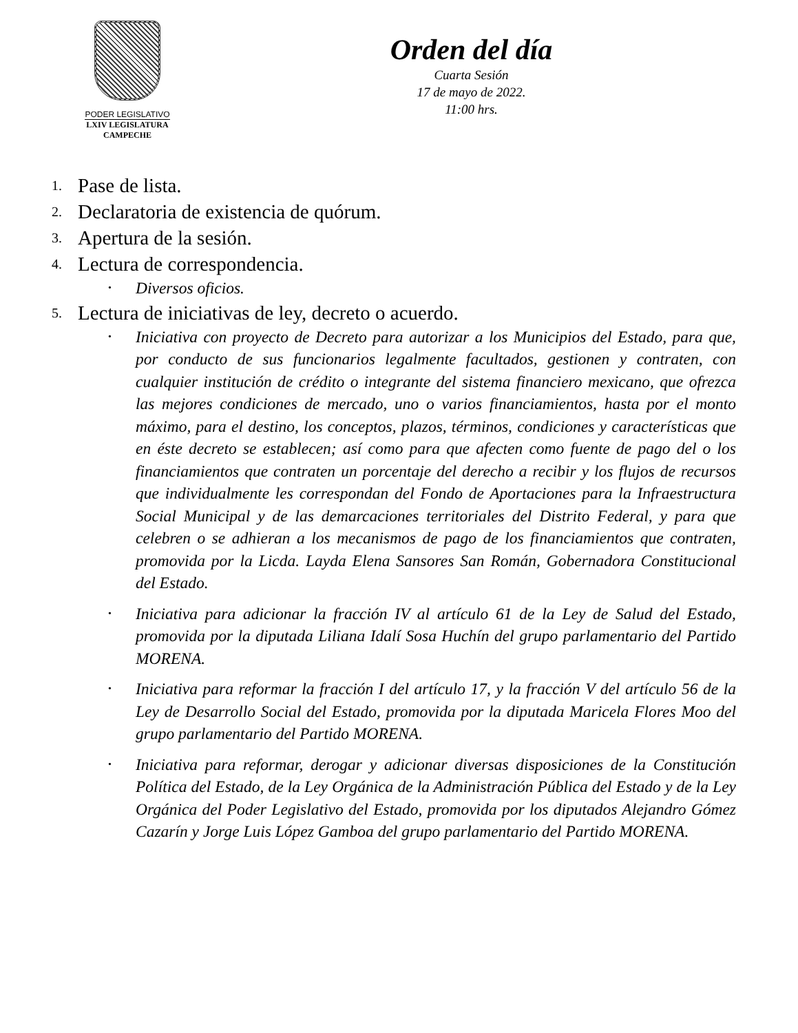PODER LEGISLATIVO
LXIV LEGISLATURA
CAMPECHE
Orden del día
Cuarta Sesión
17 de mayo de 2022.
11:00 hrs.
1. Pase de lista.
2. Declaratoria de existencia de quórum.
3. Apertura de la sesión.
4. Lectura de correspondencia.
•
Diversos oficios.
5. Lectura de iniciativas de ley, decreto o acuerdo.
•
Iniciativa con proyecto de Decreto para autorizar a los Municipios del Estado, para que, por conducto de sus funcionarios legalmente facultados, gestionen y contraten, con cualquier institución de crédito o integrante del sistema financiero mexicano, que ofrezca las mejores condiciones de mercado, uno o varios financiamientos, hasta por el monto máximo, para el destino, los conceptos, plazos, términos, condiciones y características que en éste decreto se establecen; así como para que afecten como fuente de pago del o los financiamientos que contraten un porcentaje del derecho a recibir y los flujos de recursos que individualmente les correspondan del Fondo de Aportaciones para la Infraestructura Social Municipal y de las demarcaciones territoriales del Distrito Federal, y para que celebren o se adhieran a los mecanismos de pago de los financiamientos que contraten, promovida por la Licda. Layda Elena Sansores San Román, Gobernadora Constitucional del Estado.
•
Iniciativa para adicionar la fracción IV al artículo 61 de la Ley de Salud del Estado, promovida por la diputada Liliana Idalí Sosa Huchín del grupo parlamentario del Partido MORENA.
•
Iniciativa para reformar la fracción I del artículo 17, y la fracción V del artículo 56 de la Ley de Desarrollo Social del Estado, promovida por la diputada Maricela Flores Moo del grupo parlamentario del Partido MORENA.
•
Iniciativa para reformar, derogar y adicionar diversas disposiciones de la Constitución Política del Estado, de la Ley Orgánica de la Administración Pública del Estado y de la Ley Orgánica del Poder Legislativo del Estado, promovida por los diputados Alejandro Gómez Cazarín y Jorge Luis López Gamboa del grupo parlamentario del Partido MORENA.